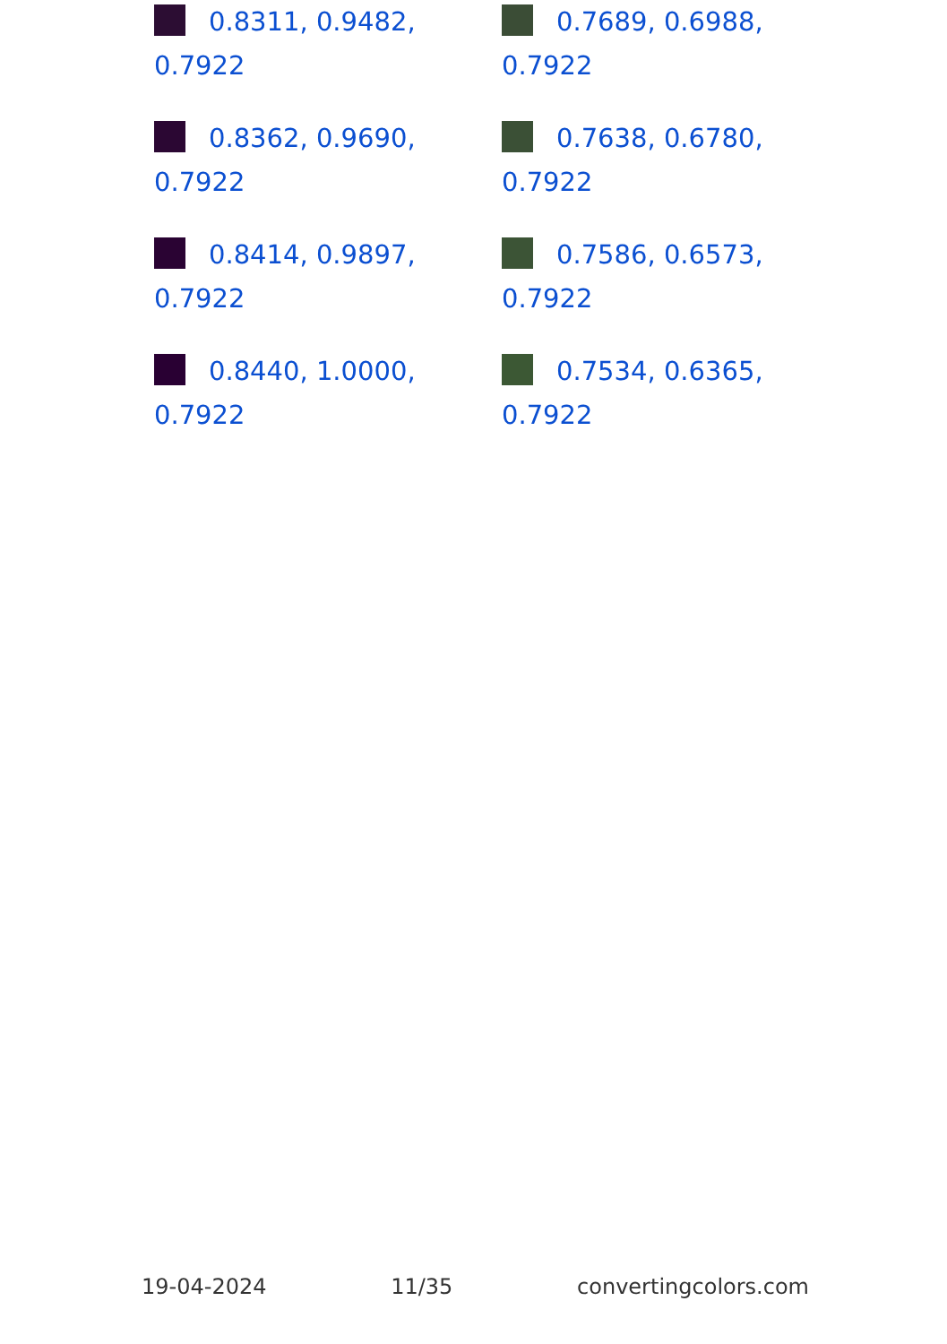0.8311, 0.9482, 0.7922
0.7689, 0.6988, 0.7922
0.8362, 0.9690, 0.7922
0.7638, 0.6780, 0.7922
0.8414, 0.9897, 0.7922
0.7586, 0.6573, 0.7922
0.8440, 1.0000, 0.7922
0.7534, 0.6365, 0.7922
19-04-2024 11/35 convertingcolors.com